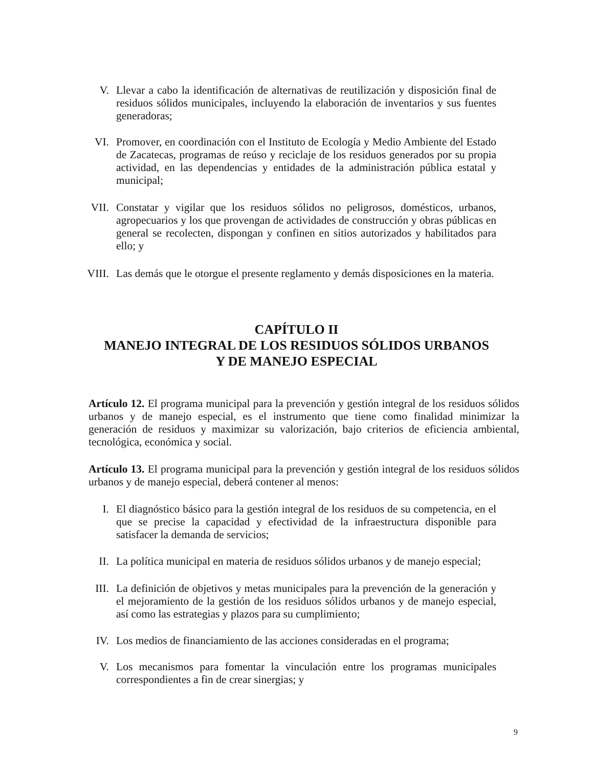V. Llevar a cabo la identificación de alternativas de reutilización y disposición final de residuos sólidos municipales, incluyendo la elaboración de inventarios y sus fuentes generadoras;
VI. Promover, en coordinación con el Instituto de Ecología y Medio Ambiente del Estado de Zacatecas, programas de reúso y reciclaje de los residuos generados por su propia actividad, en las dependencias y entidades de la administración pública estatal y municipal;
VII. Constatar y vigilar que los residuos sólidos no peligrosos, domésticos, urbanos, agropecuarios y los que provengan de actividades de construcción y obras públicas en general se recolecten, dispongan y confinen en sitios autorizados y habilitados para ello; y
VIII. Las demás que le otorgue el presente reglamento y demás disposiciones en la materia.
CAPÍTULO II
MANEJO INTEGRAL DE LOS RESIDUOS SÓLIDOS URBANOS
Y DE MANEJO ESPECIAL
Artículo 12. El programa municipal para la prevención y gestión integral de los residuos sólidos urbanos y de manejo especial, es el instrumento que tiene como finalidad minimizar la generación de residuos y maximizar su valorización, bajo criterios de eficiencia ambiental, tecnológica, económica y social.
Artículo 13. El programa municipal para la prevención y gestión integral de los residuos sólidos urbanos y de manejo especial, deberá contener al menos:
I. El diagnóstico básico para la gestión integral de los residuos de su competencia, en el que se precise la capacidad y efectividad de la infraestructura disponible para satisfacer la demanda de servicios;
II. La política municipal en materia de residuos sólidos urbanos y de manejo especial;
III. La definición de objetivos y metas municipales para la prevención de la generación y el mejoramiento de la gestión de los residuos sólidos urbanos y de manejo especial, así como las estrategias y plazos para su cumplimiento;
IV. Los medios de financiamiento de las acciones consideradas en el programa;
V. Los mecanismos para fomentar la vinculación entre los programas municipales correspondientes a fin de crear sinergias; y
9